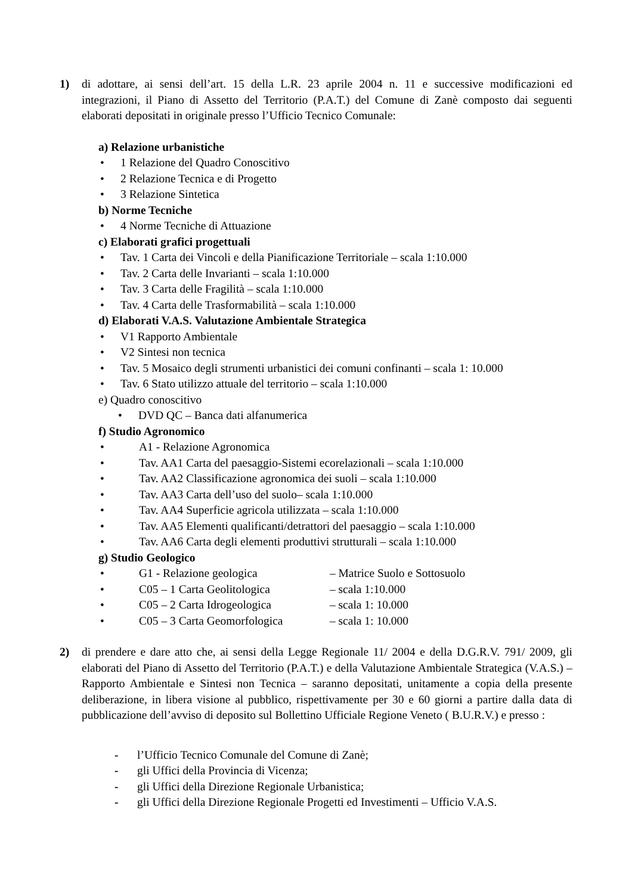1) di adottare, ai sensi dell’art. 15 della L.R. 23 aprile 2004 n. 11 e successive modificazioni ed integrazioni, il Piano di Assetto del Territorio (P.A.T.) del Comune di Zanè composto dai seguenti elaborati depositati in originale presso l’Ufficio Tecnico Comunale:
a) Relazione urbanistiche
• 1 Relazione del Quadro Conoscitivo
• 2 Relazione Tecnica e di Progetto
• 3 Relazione Sintetica
b) Norme Tecniche
• 4 Norme Tecniche di Attuazione
c) Elaborati grafici progettuali
• Tav. 1 Carta dei Vincoli e della Pianificazione Territoriale – scala 1:10.000
• Tav. 2 Carta delle Invarianti – scala 1:10.000
• Tav. 3 Carta delle Fragilità – scala 1:10.000
• Tav. 4 Carta delle Trasformabilità – scala 1:10.000
d) Elaborati V.A.S. Valutazione Ambientale Strategica
• V1 Rapporto Ambientale
• V2 Sintesi non tecnica
• Tav. 5 Mosaico degli strumenti urbanistici dei comuni confinanti – scala 1: 10.000
• Tav. 6 Stato utilizzo attuale del territorio – scala 1:10.000
e) Quadro conoscitivo
• DVD QC – Banca dati alfanumerica
f) Studio Agronomico
• A1 - Relazione Agronomica
• Tav. AA1 Carta del paesaggio-Sistemi ecorelazionali – scala 1:10.000
• Tav. AA2 Classificazione agronomica dei suoli – scala 1:10.000
• Tav. AA3 Carta dell’uso del suolo– scala 1:10.000
• Tav. AA4 Superficie agricola utilizzata – scala 1:10.000
• Tav. AA5 Elementi qualificanti/detrattori del paesaggio – scala 1:10.000
• Tav. AA6 Carta degli elementi produttivi strutturali – scala 1:10.000
g) Studio Geologico
• G1 - Relazione geologica – Matrice Suolo e Sottosuolo
• C05 – 1 Carta Geolitologica – scala 1:10.000
• C05 – 2 Carta Idrogeologica – scala 1: 10.000
• C05 – 3 Carta Geomorfologica – scala 1: 10.000
2) di prendere e dare atto che, ai sensi della Legge Regionale 11/ 2004 e della D.G.R.V. 791/ 2009, gli elaborati del Piano di Assetto del Territorio (P.A.T.) e della Valutazione Ambientale Strategica (V.A.S.) – Rapporto Ambientale e Sintesi non Tecnica – saranno depositati, unitamente a copia della presente deliberazione, in libera visione al pubblico, rispettivamente per 30 e 60 giorni a partire dalla data di pubblicazione dell’avviso di deposito sul Bollettino Ufficiale Regione Veneto ( B.U.R.V.) e presso :
- l’Ufficio Tecnico Comunale del Comune di Zanè;
- gli Uffici della Provincia di Vicenza;
- gli Uffici della Direzione Regionale Urbanistica;
- gli Uffici della Direzione Regionale Progetti ed Investimenti – Ufficio V.A.S.